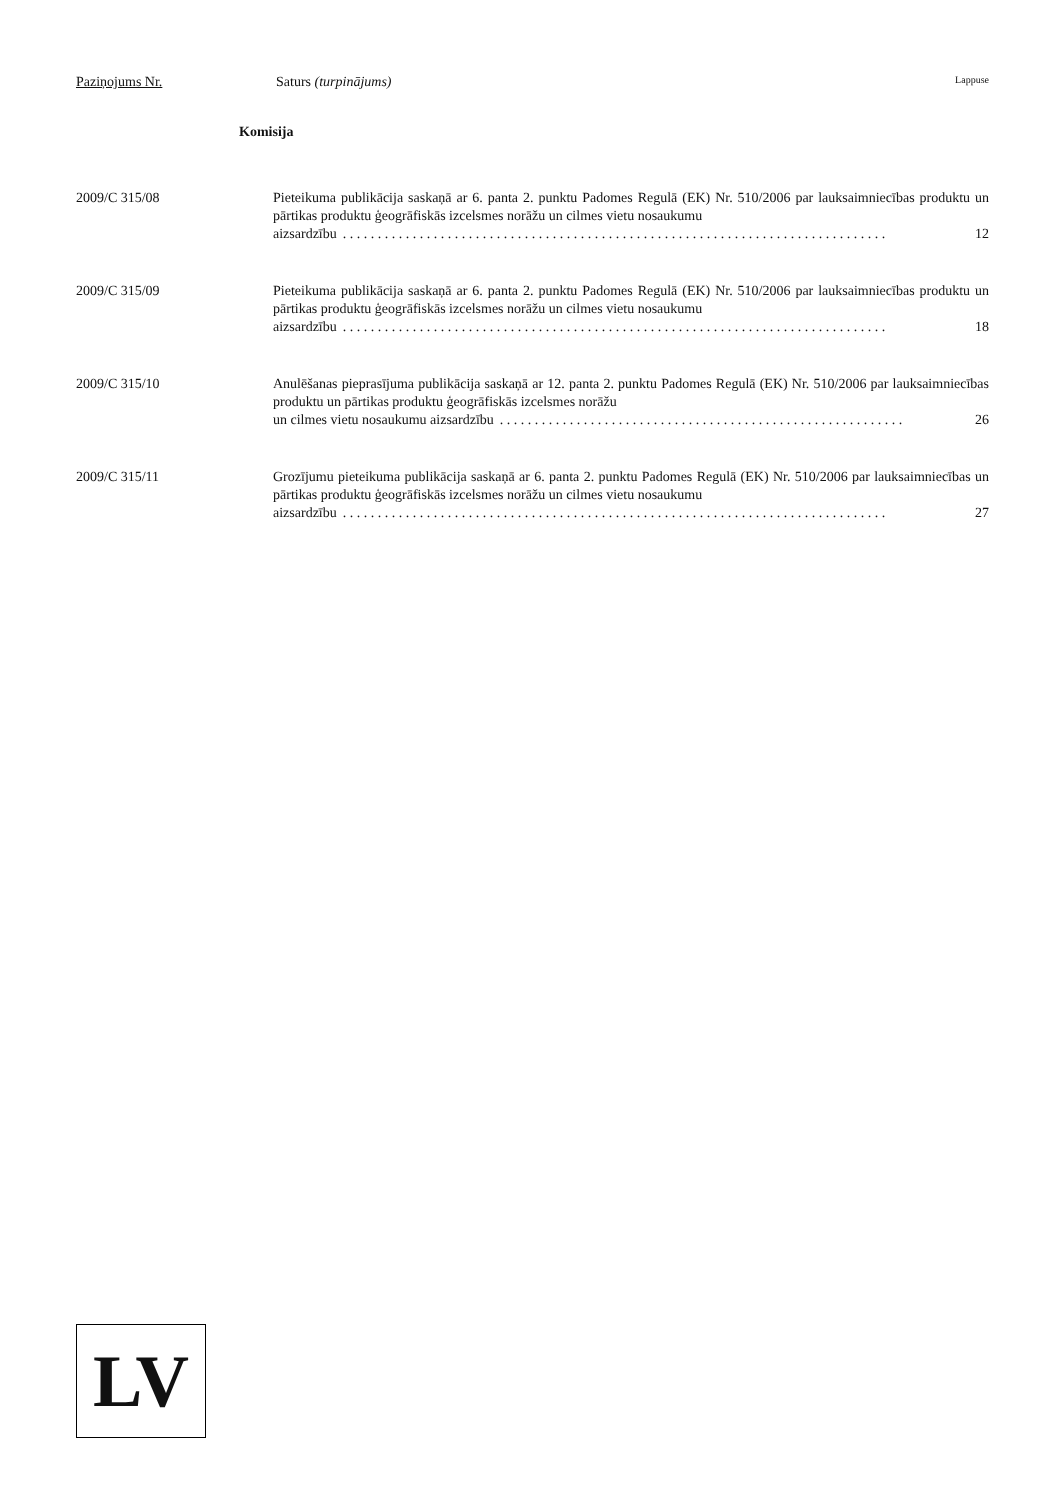Paziņojums Nr. Saturs (turpinājums) Lappuse
Komisija
2009/C 315/08 Pieteikuma publikācija saskaņā ar 6. panta 2. punktu Padomes Regulā (EK) Nr. 510/2006 par lauksaimniecības produktu un pārtikas produktu ģeogrāfiskās izcelsmes norāžu un cilmes vietu nosaukumu
aizsardzību. . . . . . . . . . . . . . . . . . . . . . . . . . . . . . . . . . . . . . . . . . . . . . . . . . . . . . . . . . . . . . . . . . . . . . . . . . . . . . 12
2009/C 315/09 Pieteikuma publikācija saskaņā ar 6. panta 2. punktu Padomes Regulā (EK) Nr. 510/2006 par lauksaimniecības produktu un pārtikas produktu ģeogrāfiskās izcelsmes norāžu un cilmes vietu nosaukumu
aizsardzību. . . . . . . . . . . . . . . . . . . . . . . . . . . . . . . . . . . . . . . . . . . . . . . . . . . . . . . . . . . . . . . . . . . . . . . . . . . . . . 18
2009/C 315/10 Anulēšanas pieprasījuma publikācija saskaņā ar 12. panta 2. punktu Padomes Regulā (EK) Nr. 510/2006 par lauksaimniecības produktu un pārtikas produktu ģeogrāfiskās izcelsmes norāžu
un cilmes vietu nosaukumu aizsardzību. . . . . . . . . . . . . . . . . . . . . . . . . . . . . . . . . . . . . . . . . . . . . . . . . . . . . . . . . . 26
2009/C 315/11 Grozījumu pieteikuma publikācija saskaņā ar 6. panta 2. punktu Padomes Regulā (EK) Nr. 510/2006 par lauksaimniecības un pārtikas produktu ģeogrāfiskās izcelsmes norāžu un cilmes vietu nosaukumu
aizsardzību. . . . . . . . . . . . . . . . . . . . . . . . . . . . . . . . . . . . . . . . . . . . . . . . . . . . . . . . . . . . . . . . . . . . . . . . . . . . . . 27
LV